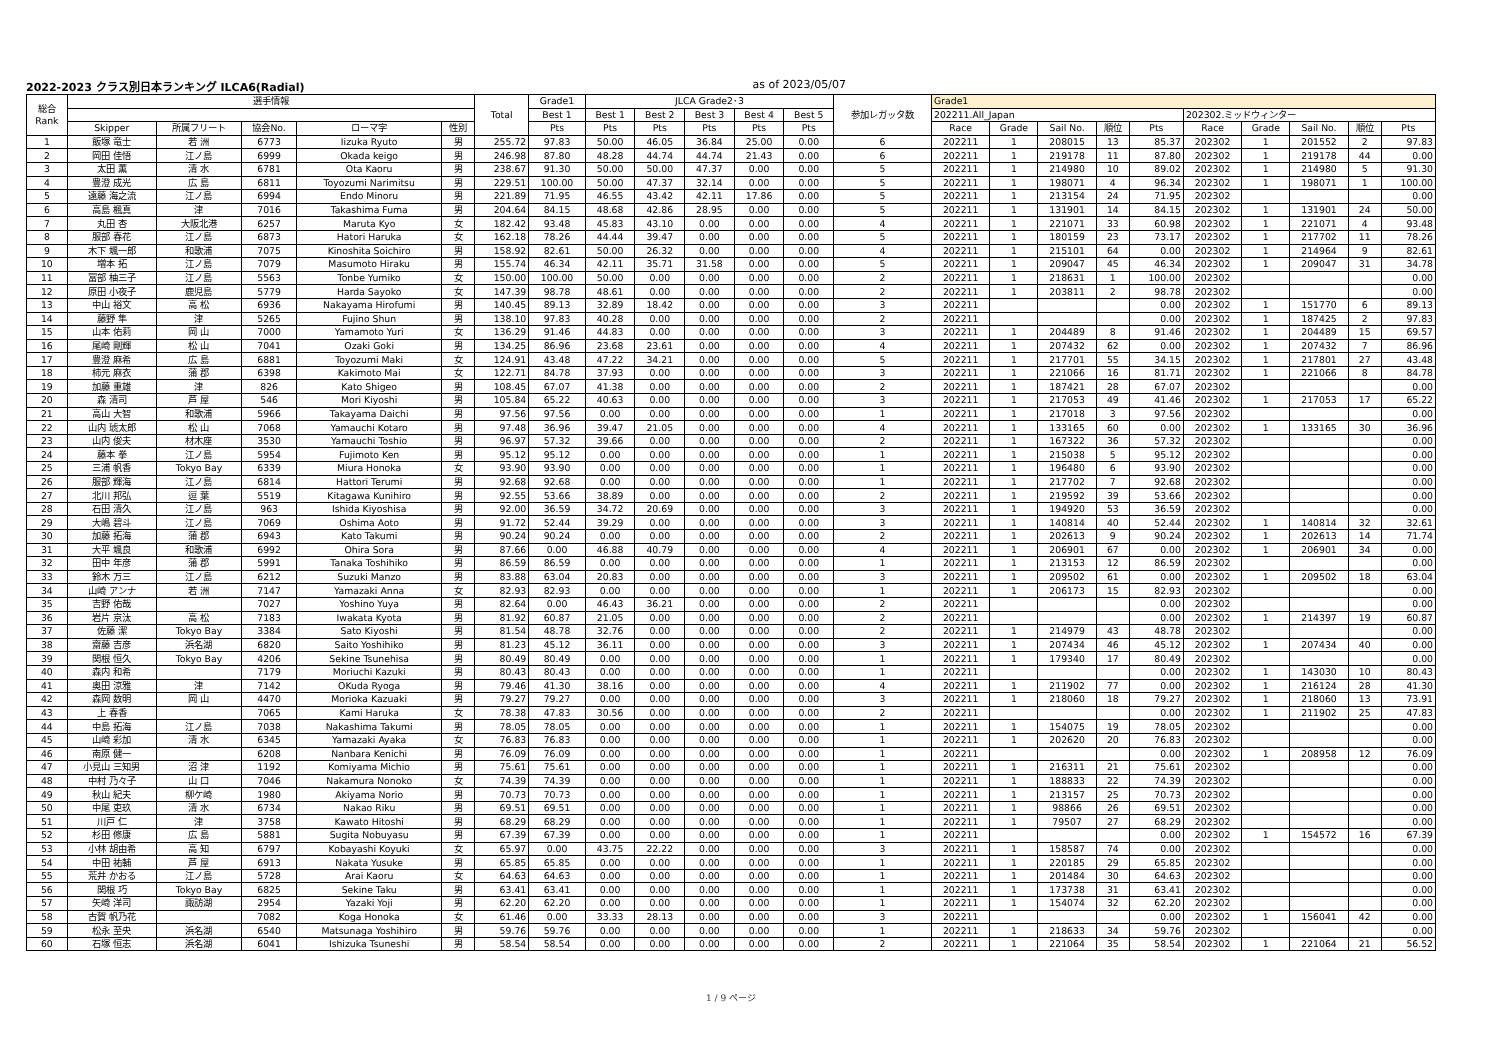2022-2023 クラス別日本ランキング ILCA6(Radial) as of 2023/05/07
| 総合 Rank | 選手情報 | | | | | Total | Grade1 | JLCA Grade2･3 | | | | | 参加レガッタ数 | Grade1 | | | | | | | | | |
| --- | --- | --- | --- | --- | --- | --- | --- | --- | --- | --- | --- | --- | --- | --- | --- | --- | --- | --- | --- | --- | --- | --- | --- |
| | | | | | | | Best 1 | Best 1 | Best 2 | Best 3 | Best 4 | Best 5 | | 202211.All_Japan | | | | | 202302.ミッドウィンター | | | | |
| | Skipper | 所属フリート | 協会No. | ローマ字 | 性別 | | Pts | Pts | Pts | Pts | Pts | Pts | | Race | Grade | Sail No. | 順位 | Pts | Race | Grade | Sail No. | 順位 | Pts |
| 1 | 飯塚 竜士 | 若 洲 | 6773 | Iizuka Ryuto | 男 | 255.72 | 97.83 | 50.00 | 46.05 | 36.84 | 25.00 | 0.00 | 6 | 202211 | 1 | 208015 | 13 | 85.37 | 202302 | 1 | 201552 | 2 | 97.83 |
| 2 | 岡田 佳悟 | 江ノ島 | 6999 | Okada keigo | 男 | 246.98 | 87.80 | 48.28 | 44.74 | 44.74 | 21.43 | 0.00 | 6 | 202211 | 1 | 219178 | 11 | 87.80 | 202302 | 1 | 219178 | 44 | 0.00 |
| 3 | 太田 薫 | 清 水 | 6781 | Ota Kaoru | 男 | 238.67 | 91.30 | 50.00 | 50.00 | 47.37 | 0.00 | 0.00 | 5 | 202211 | 1 | 214980 | 10 | 89.02 | 202302 | 1 | 214980 | 5 | 91.30 |
| 4 | 豊澄 成光 | 広 島 | 6811 | Toyozumi Narimitsu | 男 | 229.51 | 100.00 | 50.00 | 47.37 | 32.14 | 0.00 | 0.00 | 5 | 202211 | 1 | 198071 | 4 | 96.34 | 202302 | 1 | 198071 | 1 | 100.00 |
| 5 | 遠藤 海之流 | 江ノ島 | 6994 | Endo Minoru | 男 | 221.89 | 71.95 | 46.55 | 43.42 | 42.11 | 17.86 | 0.00 | 5 | 202211 | 1 | 213154 | 24 | 71.95 | 202302 | | | | 0.00 |
| 6 | 高島 楓真 | 津 | 7016 | Takashima Fuma | 男 | 204.64 | 84.15 | 48.68 | 42.86 | 28.95 | 0.00 | 0.00 | 5 | 202211 | 1 | 131901 | 14 | 84.15 | 202302 | 1 | 131901 | 24 | 50.00 |
| 7 | 丸田 杏 | 大阪北港 | 6257 | Maruta Kyo | 女 | 182.42 | 93.48 | 45.83 | 43.10 | 0.00 | 0.00 | 0.00 | 4 | 202211 | 1 | 221071 | 33 | 60.98 | 202302 | 1 | 221071 | 4 | 93.48 |
| 8 | 服部 春花 | 江ノ島 | 6873 | Hatori Haruka | 女 | 162.18 | 78.26 | 44.44 | 39.47 | 0.00 | 0.00 | 0.00 | 5 | 202211 | 1 | 180159 | 23 | 73.17 | 202302 | 1 | 217702 | 11 | 78.26 |
| 9 | 木下 颯一郎 | 和歌浦 | 7075 | Kinoshita Soichiro | 男 | 158.92 | 82.61 | 50.00 | 26.32 | 0.00 | 0.00 | 0.00 | 4 | 202211 | 1 | 215101 | 64 | 0.00 | 202302 | 1 | 214964 | 9 | 82.61 |
| 10 | 増本 拓 | 江ノ島 | 7079 | Masumoto Hiraku | 男 | 155.74 | 46.34 | 42.11 | 35.71 | 31.58 | 0.00 | 0.00 | 5 | 202211 | 1 | 209047 | 45 | 46.34 | 202302 | 1 | 209047 | 31 | 34.78 |
| 11 | 冨部 柚三子 | 江ノ島 | 5563 | Tonbe Yumiko | 女 | 150.00 | 100.00 | 50.00 | 0.00 | 0.00 | 0.00 | 0.00 | 2 | 202211 | 1 | 218631 | 1 | 100.00 | 202302 | | | | 0.00 |
| 12 | 原田 小夜子 | 鹿児島 | 5779 | Harda Sayoko | 女 | 147.39 | 98.78 | 48.61 | 0.00 | 0.00 | 0.00 | 0.00 | 2 | 202211 | 1 | 203811 | 2 | 98.78 | 202302 | | | | 0.00 |
| 13 | 中山 裕文 | 高 松 | 6936 | Nakayama Hirofumi | 男 | 140.45 | 89.13 | 32.89 | 18.42 | 0.00 | 0.00 | 0.00 | 3 | 202211 | | | | 0.00 | 202302 | 1 | 151770 | 6 | 89.13 |
| 14 | 藤野 隼 | 津 | 5265 | Fujino Shun | 男 | 138.10 | 97.83 | 40.28 | 0.00 | 0.00 | 0.00 | 0.00 | 2 | 202211 | | | | 0.00 | 202302 | 1 | 187425 | 2 | 97.83 |
| 15 | 山本 佑莉 | 岡 山 | 7000 | Yamamoto Yuri | 女 | 136.29 | 91.46 | 44.83 | 0.00 | 0.00 | 0.00 | 0.00 | 3 | 202211 | 1 | 204489 | 8 | 91.46 | 202302 | 1 | 204489 | 15 | 69.57 |
| 16 | 尾崎 剛輝 | 松 山 | 7041 | Ozaki Goki | 男 | 134.25 | 86.96 | 23.68 | 23.61 | 0.00 | 0.00 | 0.00 | 4 | 202211 | 1 | 207432 | 62 | 0.00 | 202302 | 1 | 207432 | 7 | 86.96 |
| 17 | 豊澄 麻希 | 広 島 | 6881 | Toyozumi Maki | 女 | 124.91 | 43.48 | 47.22 | 34.21 | 0.00 | 0.00 | 0.00 | 5 | 202211 | 1 | 217701 | 55 | 34.15 | 202302 | 1 | 217801 | 27 | 43.48 |
| 18 | 柿元 麻衣 | 蒲 郡 | 6398 | Kakimoto Mai | 女 | 122.71 | 84.78 | 37.93 | 0.00 | 0.00 | 0.00 | 0.00 | 3 | 202211 | 1 | 221066 | 16 | 81.71 | 202302 | 1 | 221066 | 8 | 84.78 |
| 19 | 加藤 重雄 | 津 | 826 | Kato Shigeo | 男 | 108.45 | 67.07 | 41.38 | 0.00 | 0.00 | 0.00 | 0.00 | 2 | 202211 | 1 | 187421 | 28 | 67.07 | 202302 | | | | 0.00 |
| 20 | 森 清司 | 芦 屋 | 546 | Mori Kiyoshi | 男 | 105.84 | 65.22 | 40.63 | 0.00 | 0.00 | 0.00 | 0.00 | 3 | 202211 | 1 | 217053 | 49 | 41.46 | 202302 | 1 | 217053 | 17 | 65.22 |
| 21 | 高山 大智 | 和歌浦 | 5966 | Takayama Daichi | 男 | 97.56 | 97.56 | 0.00 | 0.00 | 0.00 | 0.00 | 0.00 | 1 | 202211 | 1 | 217018 | 3 | 97.56 | 202302 | | | | 0.00 |
| 22 | 山内 琥太郎 | 松 山 | 7068 | Yamauchi Kotaro | 男 | 97.48 | 36.96 | 39.47 | 21.05 | 0.00 | 0.00 | 0.00 | 4 | 202211 | 1 | 133165 | 60 | 0.00 | 202302 | 1 | 133165 | 30 | 36.96 |
| 23 | 山内 俊夫 | 材木座 | 3530 | Yamauchi Toshio | 男 | 96.97 | 57.32 | 39.66 | 0.00 | 0.00 | 0.00 | 0.00 | 2 | 202211 | 1 | 167322 | 36 | 57.32 | 202302 | | | | 0.00 |
| 24 | 藤本 拳 | 江ノ島 | 5954 | Fujimoto Ken | 男 | 95.12 | 95.12 | 0.00 | 0.00 | 0.00 | 0.00 | 0.00 | 1 | 202211 | 1 | 215038 | 5 | 95.12 | 202302 | | | | 0.00 |
| 25 | 三浦 帆香 | Tokyo Bay | 6339 | Miura Honoka | 女 | 93.90 | 93.90 | 0.00 | 0.00 | 0.00 | 0.00 | 0.00 | 1 | 202211 | 1 | 196480 | 6 | 93.90 | 202302 | | | | 0.00 |
| 26 | 服部 輝海 | 江ノ島 | 6814 | Hattori Terumi | 男 | 92.68 | 92.68 | 0.00 | 0.00 | 0.00 | 0.00 | 0.00 | 1 | 202211 | 1 | 217702 | 7 | 92.68 | 202302 | | | | 0.00 |
| 27 | 北川 邦弘 | 逗 葉 | 5519 | Kitagawa Kunihiro | 男 | 92.55 | 53.66 | 38.89 | 0.00 | 0.00 | 0.00 | 0.00 | 2 | 202211 | 1 | 219592 | 39 | 53.66 | 202302 | | | | 0.00 |
| 28 | 石田 清久 | 江ノ島 | 963 | Ishida Kiyoshisa | 男 | 92.00 | 36.59 | 34.72 | 20.69 | 0.00 | 0.00 | 0.00 | 3 | 202211 | 1 | 194920 | 53 | 36.59 | 202302 | | | | 0.00 |
| 29 | 大嶋 碧斗 | 江ノ島 | 7069 | Oshima Aoto | 男 | 91.72 | 52.44 | 39.29 | 0.00 | 0.00 | 0.00 | 0.00 | 3 | 202211 | 1 | 140814 | 40 | 52.44 | 202302 | 1 | 140814 | 32 | 32.61 |
| 30 | 加藤 拓海 | 蒲 郡 | 6943 | Kato Takumi | 男 | 90.24 | 90.24 | 0.00 | 0.00 | 0.00 | 0.00 | 0.00 | 2 | 202211 | 1 | 202613 | 9 | 90.24 | 202302 | 1 | 202613 | 14 | 71.74 |
| 31 | 大平 颯良 | 和歌浦 | 6992 | Ohira Sora | 男 | 87.66 | 0.00 | 46.88 | 40.79 | 0.00 | 0.00 | 0.00 | 4 | 202211 | 1 | 206901 | 67 | 0.00 | 202302 | 1 | 206901 | 34 | 0.00 |
| 32 | 田中 年彦 | 蒲 郡 | 5991 | Tanaka Toshihiko | 男 | 86.59 | 86.59 | 0.00 | 0.00 | 0.00 | 0.00 | 0.00 | 1 | 202211 | 1 | 213153 | 12 | 86.59 | 202302 | | | | 0.00 |
| 33 | 鈴木 万三 | 江ノ島 | 6212 | Suzuki Manzo | 男 | 83.88 | 63.04 | 20.83 | 0.00 | 0.00 | 0.00 | 0.00 | 3 | 202211 | 1 | 209502 | 61 | 0.00 | 202302 | 1 | 209502 | 18 | 63.04 |
| 34 | 山崎 アンナ | 若 洲 | 7147 | Yamazaki Anna | 女 | 82.93 | 82.93 | 0.00 | 0.00 | 0.00 | 0.00 | 0.00 | 1 | 202211 | 1 | 206173 | 15 | 82.93 | 202302 | | | | 0.00 |
| 35 | 吉野 佑哉 | | 7027 | Yoshino Yuya | 男 | 82.64 | 0.00 | 46.43 | 36.21 | 0.00 | 0.00 | 0.00 | 2 | 202211 | | | | 0.00 | 202302 | | | | 0.00 |
| 36 | 岩片 京汰 | 高 松 | 7183 | Iwakata Kyota | 男 | 81.92 | 60.87 | 21.05 | 0.00 | 0.00 | 0.00 | 0.00 | 2 | 202211 | | | | 0.00 | 202302 | 1 | 214397 | 19 | 60.87 |
| 37 | 佐藤 潔 | Tokyo Bay | 3384 | Sato Kiyoshi | 男 | 81.54 | 48.78 | 32.76 | 0.00 | 0.00 | 0.00 | 0.00 | 2 | 202211 | 1 | 214979 | 43 | 48.78 | 202302 | | | | 0.00 |
| 38 | 齋藤 吉彦 | 浜名湖 | 6820 | Saito Yoshihiko | 男 | 81.23 | 45.12 | 36.11 | 0.00 | 0.00 | 0.00 | 0.00 | 3 | 202211 | 1 | 207434 | 46 | 45.12 | 202302 | 1 | 207434 | 40 | 0.00 |
| 39 | 関根 恒久 | Tokyo Bay | 4206 | Sekine Tsunehisa | 男 | 80.49 | 80.49 | 0.00 | 0.00 | 0.00 | 0.00 | 0.00 | 1 | 202211 | 1 | 179340 | 17 | 80.49 | 202302 | | | | 0.00 |
| 40 | 森内 和希 | | 7179 | Moriuchi Kazuki | 男 | 80.43 | 80.43 | 0.00 | 0.00 | 0.00 | 0.00 | 0.00 | 1 | 202211 | | | | 0.00 | 202302 | 1 | 143030 | 10 | 80.43 |
| 41 | 奥田 涼雅 | 津 | 7142 | OKuda Ryoga | 男 | 79.46 | 41.30 | 38.16 | 0.00 | 0.00 | 0.00 | 0.00 | 4 | 202211 | 1 | 211902 | 77 | 0.00 | 202302 | 1 | 216124 | 28 | 41.30 |
| 42 | 森岡 数明 | 岡 山 | 4470 | Morioka Kazuaki | 男 | 79.27 | 79.27 | 0.00 | 0.00 | 0.00 | 0.00 | 0.00 | 3 | 202211 | 1 | 218060 | 18 | 79.27 | 202302 | 1 | 218060 | 13 | 73.91 |
| 43 | 上 春香 | | 7065 | Kami Haruka | 女 | 78.38 | 47.83 | 30.56 | 0.00 | 0.00 | 0.00 | 0.00 | 2 | 202211 | | | | 0.00 | 202302 | 1 | 211902 | 25 | 47.83 |
| 44 | 中島 拓海 | 江ノ島 | 7038 | Nakashima Takumi | 男 | 78.05 | 78.05 | 0.00 | 0.00 | 0.00 | 0.00 | 0.00 | 1 | 202211 | 1 | 154075 | 19 | 78.05 | 202302 | | | | 0.00 |
| 45 | 山崎 彩加 | 清 水 | 6345 | Yamazaki Ayaka | 女 | 76.83 | 76.83 | 0.00 | 0.00 | 0.00 | 0.00 | 0.00 | 1 | 202211 | 1 | 202620 | 20 | 76.83 | 202302 | | | | 0.00 |
| 46 | 南原 健一 | | 6208 | Nanbara Kenichi | 男 | 76.09 | 76.09 | 0.00 | 0.00 | 0.00 | 0.00 | 0.00 | 1 | 202211 | | | | 0.00 | 202302 | 1 | 208958 | 12 | 76.09 |
| 47 | 小見山 三知男 | 沼 津 | 1192 | Komiyama Michio | 男 | 75.61 | 75.61 | 0.00 | 0.00 | 0.00 | 0.00 | 0.00 | 1 | 202211 | 1 | 216311 | 21 | 75.61 | 202302 | | | | 0.00 |
| 48 | 中村 乃々子 | 山 口 | 7046 | Nakamura Nonoko | 女 | 74.39 | 74.39 | 0.00 | 0.00 | 0.00 | 0.00 | 0.00 | 1 | 202211 | 1 | 188833 | 22 | 74.39 | 202302 | | | | 0.00 |
| 49 | 秋山 紀夫 | 柳ケ崎 | 1980 | Akiyama Norio | 男 | 70.73 | 70.73 | 0.00 | 0.00 | 0.00 | 0.00 | 0.00 | 1 | 202211 | 1 | 213157 | 25 | 70.73 | 202302 | | | | 0.00 |
| 50 | 中尾 吏玖 | 清 水 | 6734 | Nakao Riku | 男 | 69.51 | 69.51 | 0.00 | 0.00 | 0.00 | 0.00 | 0.00 | 1 | 202211 | 1 | 98866 | 26 | 69.51 | 202302 | | | | 0.00 |
| 51 | 川戸 仁 | 津 | 3758 | Kawato Hitoshi | 男 | 68.29 | 68.29 | 0.00 | 0.00 | 0.00 | 0.00 | 0.00 | 1 | 202211 | 1 | 79507 | 27 | 68.29 | 202302 | | | | 0.00 |
| 52 | 杉田 修康 | 広 島 | 5881 | Sugita Nobuyasu | 男 | 67.39 | 67.39 | 0.00 | 0.00 | 0.00 | 0.00 | 0.00 | 1 | 202211 | | | | 0.00 | 202302 | 1 | 154572 | 16 | 67.39 |
| 53 | 小林 胡由希 | 高 知 | 6797 | Kobayashi Koyuki | 女 | 65.97 | 0.00 | 43.75 | 22.22 | 0.00 | 0.00 | 0.00 | 3 | 202211 | 1 | 158587 | 74 | 0.00 | 202302 | | | | 0.00 |
| 54 | 中田 祐輔 | 芦 屋 | 6913 | Nakata Yusuke | 男 | 65.85 | 65.85 | 0.00 | 0.00 | 0.00 | 0.00 | 0.00 | 1 | 202211 | 1 | 220185 | 29 | 65.85 | 202302 | | | | 0.00 |
| 55 | 荒井 かおる | 江ノ島 | 5728 | Arai Kaoru | 女 | 64.63 | 64.63 | 0.00 | 0.00 | 0.00 | 0.00 | 0.00 | 1 | 202211 | 1 | 201484 | 30 | 64.63 | 202302 | | | | 0.00 |
| 56 | 関根 巧 | Tokyo Bay | 6825 | Sekine Taku | 男 | 63.41 | 63.41 | 0.00 | 0.00 | 0.00 | 0.00 | 0.00 | 1 | 202211 | 1 | 173738 | 31 | 63.41 | 202302 | | | | 0.00 |
| 57 | 矢崎 洋司 | 諏訪湖 | 2954 | Yazaki Yoji | 男 | 62.20 | 62.20 | 0.00 | 0.00 | 0.00 | 0.00 | 0.00 | 1 | 202211 | 1 | 154074 | 32 | 62.20 | 202302 | | | | 0.00 |
| 58 | 古賀 帆乃花 | | 7082 | Koga Honoka | 女 | 61.46 | 0.00 | 33.33 | 28.13 | 0.00 | 0.00 | 0.00 | 3 | 202211 | | | | 0.00 | 202302 | 1 | 156041 | 42 | 0.00 |
| 59 | 松永 至央 | 浜名湖 | 6540 | Matsunaga Yoshihiro | 男 | 59.76 | 59.76 | 0.00 | 0.00 | 0.00 | 0.00 | 0.00 | 1 | 202211 | 1 | 218633 | 34 | 59.76 | 202302 | | | | 0.00 |
| 60 | 石塚 恒志 | 浜名湖 | 6041 | Ishizuka Tsuneshi | 男 | 58.54 | 58.54 | 0.00 | 0.00 | 0.00 | 0.00 | 0.00 | 2 | 202211 | 1 | 221064 | 35 | 58.54 | 202302 | 1 | 221064 | 21 | 56.52 |
1 / 9 ページ